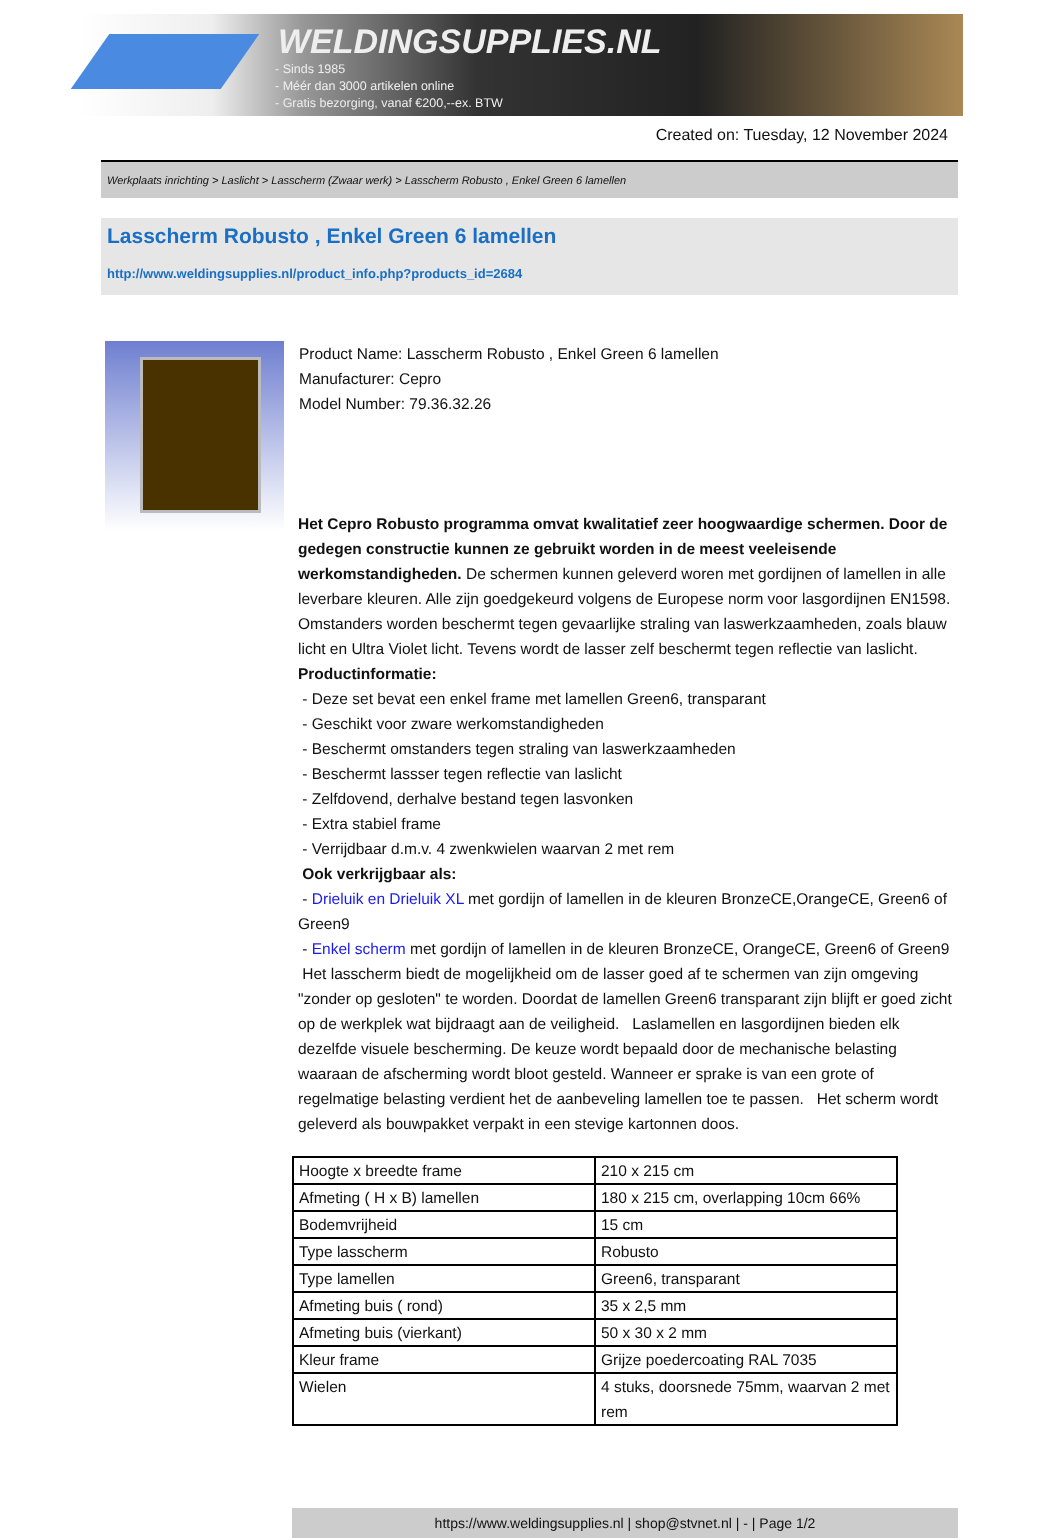WELDINGSUPPLIES.NL
- Sinds 1985
- Méér dan 3000 artikelen online
- Gratis bezorging, vanaf €200,--ex. BTW
Created on: Tuesday, 12 November 2024
Werkplaats inrichting > Laslicht > Lasscherm (Zwaar werk) > Lasscherm Robusto , Enkel Green 6 lamellen
Lasscherm Robusto , Enkel Green 6 lamellen
http://www.weldingsupplies.nl/product_info.php?products_id=2684
Product Name: Lasscherm Robusto , Enkel Green 6 lamellen
Manufacturer: Cepro
Model Number: 79.36.32.26
Het Cepro Robusto programma omvat kwalitatief zeer hoogwaardige schermen. Door de gedegen constructie kunnen ze gebruikt worden in de meest veeleisende werkomstandigheden. De schermen kunnen geleverd woren met gordijnen of lamellen in alle leverbare kleuren. Alle zijn goedgekeurd volgens de Europese norm voor lasgordijnen EN1598. Omstanders worden beschermt tegen gevaarlijke straling van laswerkzaamheden, zoals blauw licht en Ultra Violet licht. Tevens wordt de lasser zelf beschermt tegen reflectie van laslicht. Productinformatie:
- Deze set bevat een enkel frame met lamellen Green6, transparant
- Geschikt voor zware werkomstandigheden
- Beschermt omstanders tegen straling van laswerkzaamheden
- Beschermt lassser tegen reflectie van laslicht
- Zelfdovend, derhalve bestand tegen lasvonken
- Extra stabiel frame
- Verrijdbaar d.m.v. 4 zwenkwielen waarvan 2 met rem
Ook verkrijgbaar als:
- Drieluik en Drieluik XL met gordijn of lamellen in de kleuren BronzeCE,OrangeCE, Green6 of Green9
- Enkel scherm met gordijn of lamellen in de kleuren BronzeCE, OrangeCE, Green6 of Green9
Het lasscherm biedt de mogelijkheid om de lasser goed af te schermen van zijn omgeving "zonder op gesloten" te worden. Doordat de lamellen Green6 transparant zijn blijft er goed zicht op de werkplek wat bijdraagt aan de veiligheid. Laslamellen en lasgordijnen bieden elk dezelfde visuele bescherming. De keuze wordt bepaald door de mechanische belasting waaraan de afscherming wordt bloot gesteld. Wanneer er sprake is van een grote of regelmatige belasting verdient het de aanbeveling lamellen toe te passen. Het scherm wordt geleverd als bouwpakket verpakt in een stevige kartonnen doos.
| Hoogte x breedte frame | 210 x 215 cm |
| Afmeting ( H x B) lamellen | 180 x 215 cm, overlapping 10cm 66% |
| Bodemvrijheid | 15 cm |
| Type lasscherm | Robusto |
| Type lamellen | Green6, transparant |
| Afmeting buis ( rond) | 35 x 2,5 mm |
| Afmeting buis (vierkant) | 50 x 30 x 2 mm |
| Kleur frame | Grijze poedercoating RAL 7035 |
| Wielen | 4 stuks, doorsnede 75mm, waarvan 2 met rem |
https://www.weldingsupplies.nl | shop@stvnet.nl | - | Page 1/2